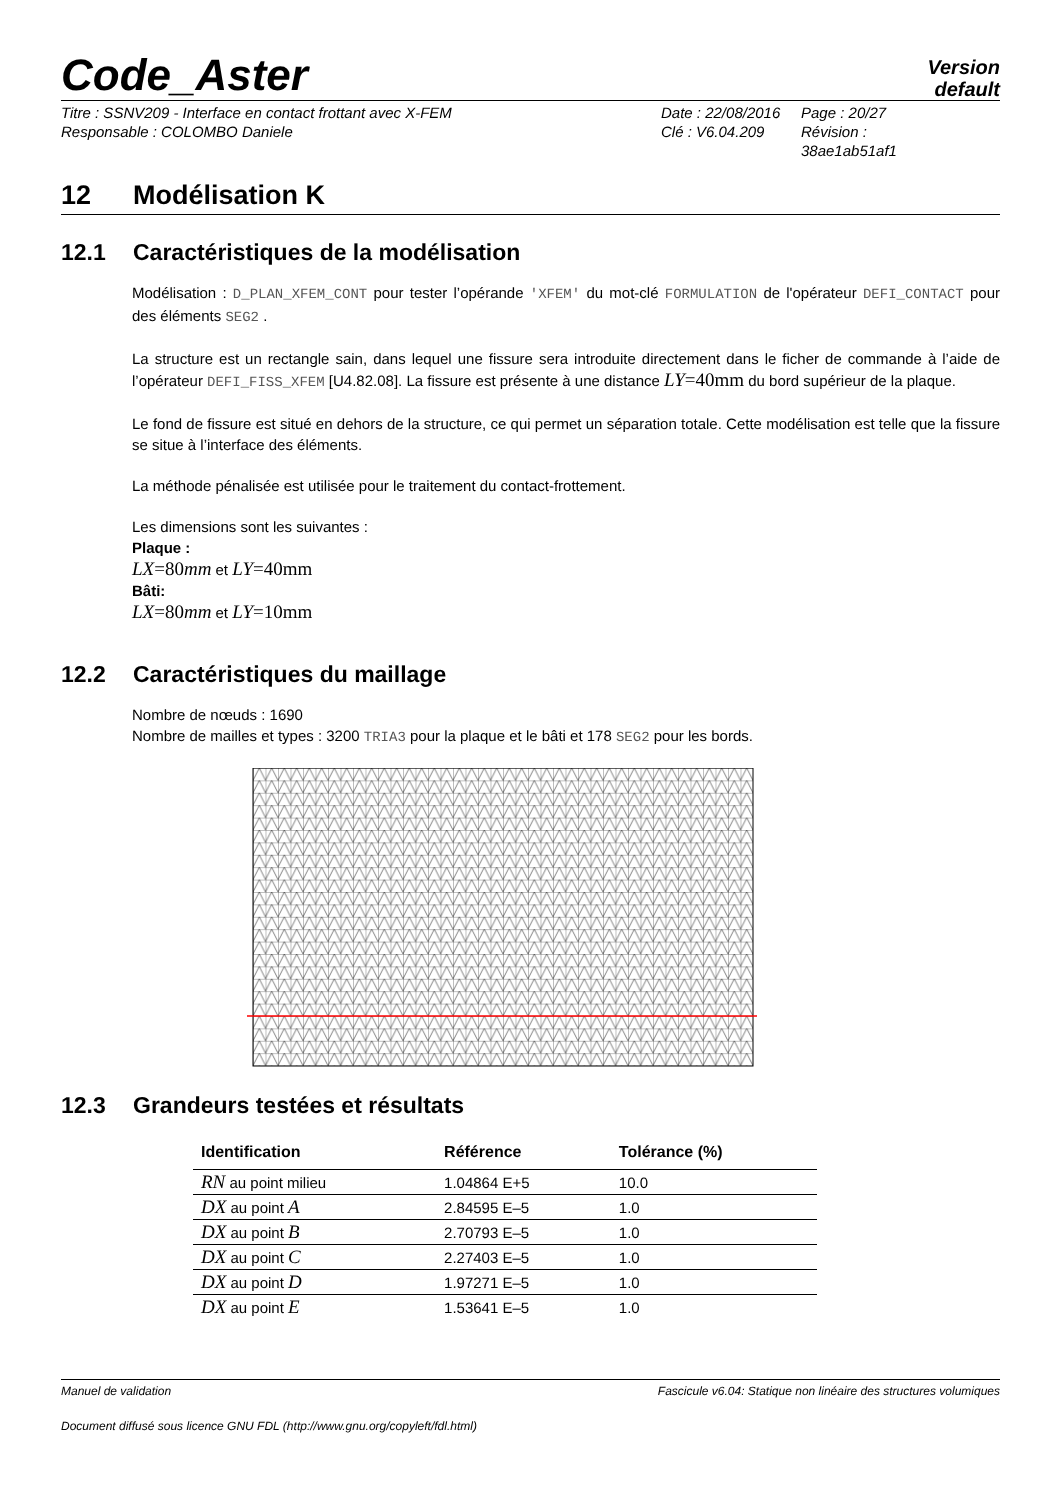Code_Aster
Version
default
Titre : SSNV209 - Interface en contact frottant avec X-FEM
Responsable : COLOMBO Daniele
Date : 22/08/2016
Clé : V6.04.209
Page : 20/27
Révision :
38ae1ab51af1
12 Modélisation K
12.1 Caractéristiques de la modélisation
Modélisation : D_PLAN_XFEM_CONT pour tester l’opérande 'XFEM' du mot-clé FORMULATION de l'opérateur DEFI_CONTACT pour des éléments SEG2 .
La structure est un rectangle sain, dans lequel une fissure sera introduite directement dans le ficher de commande à l’aide de l’opérateur DEFI_FISS_XFEM [U4.82.08]. La fissure est présente à une distance LY=40mm du bord supérieur de la plaque.
Le fond de fissure est situé en dehors de la structure, ce qui permet un séparation totale. Cette modélisation est telle que la fissure se situe à l’interface des éléments.
La méthode pénalisée est utilisée pour le traitement du contact-frottement.
Les dimensions sont les suivantes :
Plaque :
LX=80 mm et LY=40mm
Bâti:
LX=80 mm et LY=10mm
12.2 Caractéristiques du maillage
Nombre de nœuds : 1690
Nombre de mailles et types : 3200 TRIA3 pour la plaque et le bâti et 178 SEG2 pour les bords.
12.3 Grandeurs testées et résultats
| Identification | Référence | Tolérance (%) |
| --- | --- | --- |
| RN au point milieu | 1.04864 E+5 | 10.0 |
| DX au point A | 2.84595 E–5 | 1.0 |
| DX au point B | 2.70793 E–5 | 1.0 |
| DX au point C | 2.27403 E–5 | 1.0 |
| DX au point D | 1.97271 E–5 | 1.0 |
| DX au point E | 1.53641 E–5 | 1.0 |
Manuel de validation Fascicule v6.04: Statique non linéaire des structures volumiques
Document diffusé sous licence GNU FDL (http://www.gnu.org/copyleft/fdl.html)